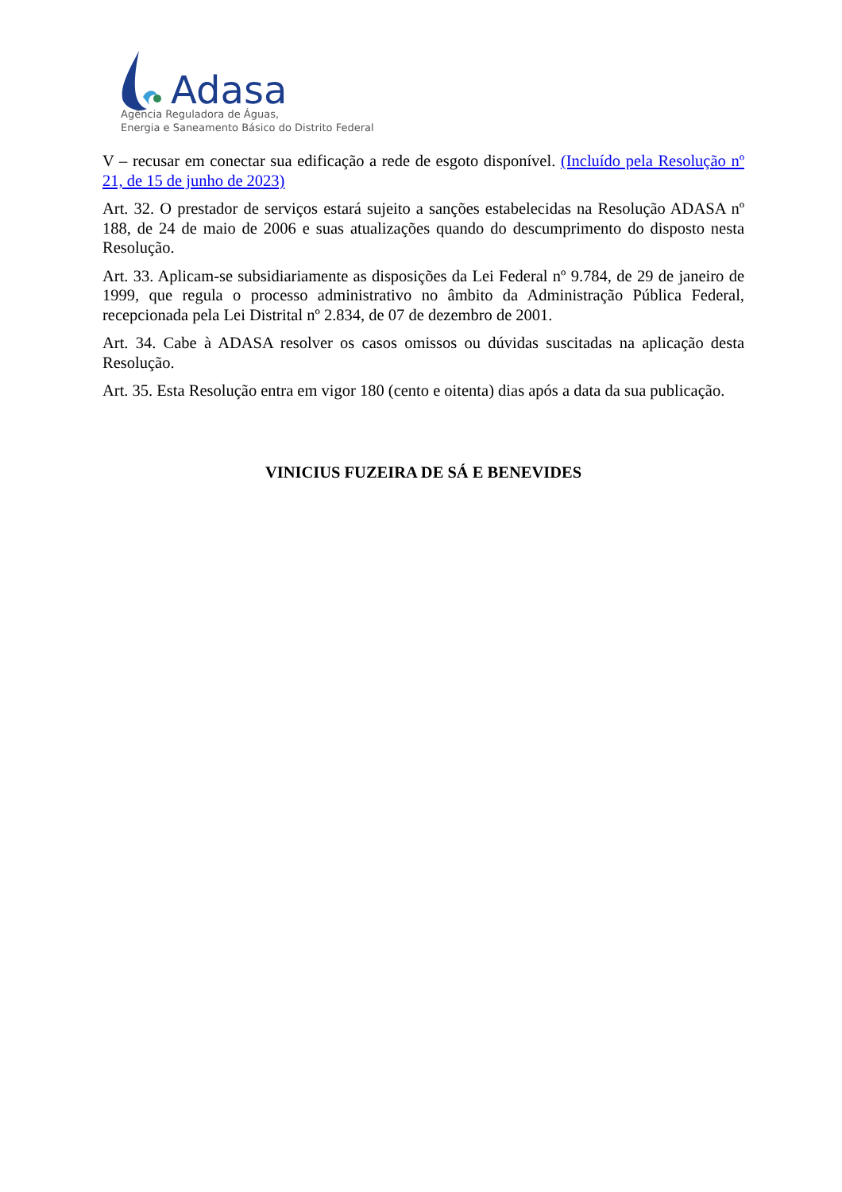Adasa
Agência Reguladora de Águas,
Energia e Saneamento Básico do Distrito Federal
V – recusar em conectar sua edificação a rede de esgoto disponível. (Incluído pela Resolução nº 21, de 15 de junho de 2023)
Art. 32. O prestador de serviços estará sujeito a sanções estabelecidas na Resolução ADASA nº 188, de 24 de maio de 2006 e suas atualizações quando do descumprimento do disposto nesta Resolução.
Art. 33. Aplicam-se subsidiariamente as disposições da Lei Federal nº 9.784, de 29 de janeiro de 1999, que regula o processo administrativo no âmbito da Administração Pública Federal, recepcionada pela Lei Distrital nº 2.834, de 07 de dezembro de 2001.
Art. 34. Cabe à ADASA resolver os casos omissos ou dúvidas suscitadas na aplicação desta Resolução.
Art. 35. Esta Resolução entra em vigor 180 (cento e oitenta) dias após a data da sua publicação.
VINICIUS FUZEIRA DE SÁ E BENEVIDES